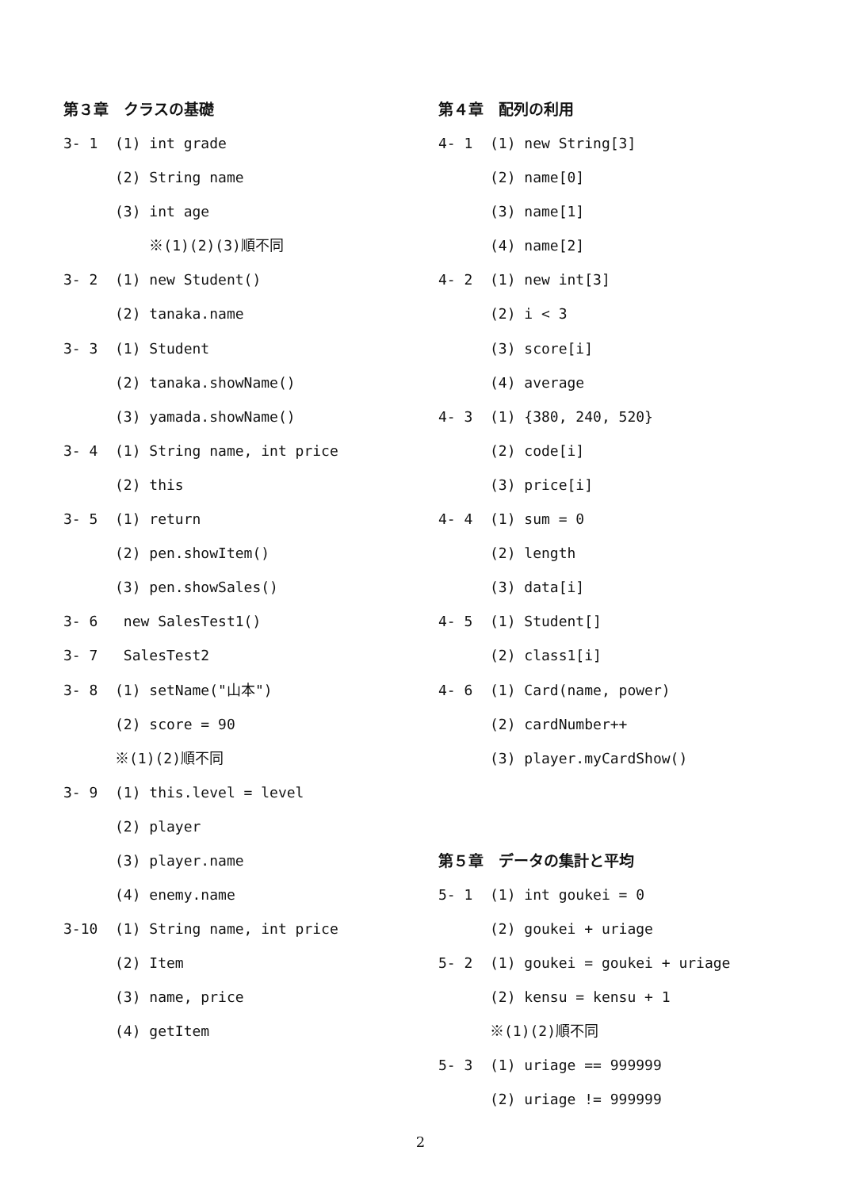第３章　クラスの基礎
3- 1 (1) int grade
(2) String name
(3) int age
※(1)(2)(3)順不同
3- 2 (1) new Student()
(2) tanaka.name
3- 3 (1) Student
(2) tanaka.showName()
(3) yamada.showName()
3- 4 (1) String name, int price
(2) this
3- 5 (1) return
(2) pen.showItem()
(3) pen.showSales()
3- 6 new SalesTest1()
3- 7 SalesTest2
3- 8 (1) setName("山本")
(2) score = 90
※(1)(2)順不同
3- 9 (1) this.level = level
(2) player
(3) player.name
(4) enemy.name
3-10 (1) String name, int price
(2) Item
(3) name, price
(4) getItem
第４章　配列の利用
4- 1 (1) new String[3]
(2) name[0]
(3) name[1]
(4) name[2]
4- 2 (1) new int[3]
(2) i < 3
(3) score[i]
(4) average
4- 3 (1) {380, 240, 520}
(2) code[i]
(3) price[i]
4- 4 (1) sum = 0
(2) length
(3) data[i]
4- 5 (1) Student[]
(2) class1[i]
4- 6 (1) Card(name, power)
(2) cardNumber++
(3) player.myCardShow()
第５章　データの集計と平均
5- 1 (1) int goukei = 0
(2) goukei + uriage
5- 2 (1) goukei = goukei + uriage
(2) kensu = kensu + 1
※(1)(2)順不同
5- 3 (1) uriage == 999999
(2) uriage != 999999
2